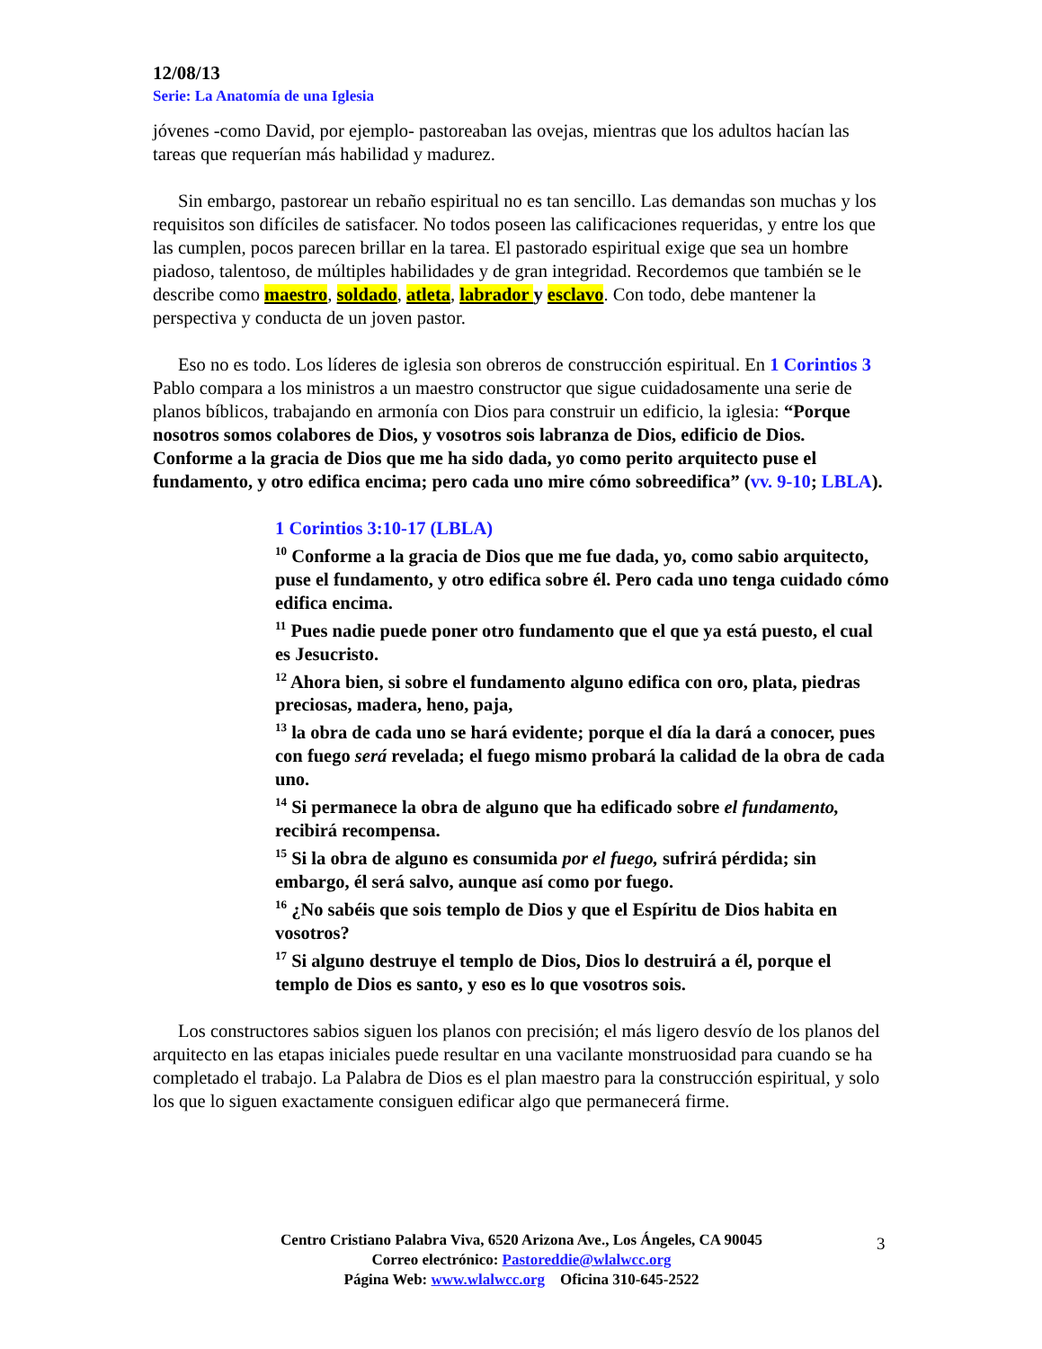12/08/13
Serie: La Anatomía de una Iglesia
jóvenes -como David, por ejemplo- pastoreaban las ovejas, mientras que los adultos hacían las tareas que requerían más habilidad y madurez.
Sin embargo, pastorear un rebaño espiritual no es tan sencillo. Las demandas son muchas y los requisitos son difíciles de satisfacer. No todos poseen las calificaciones requeridas, y entre los que las cumplen, pocos parecen brillar en la tarea. El pastorado espiritual exige que sea un hombre piadoso, talentoso, de múltiples habilidades y de gran integridad. Recordemos que también se le describe como maestro, soldado, atleta, labrador y esclavo. Con todo, debe mantener la perspectiva y conducta de un joven pastor.
Eso no es todo. Los líderes de iglesia son obreros de construcción espiritual. En 1 Corintios 3 Pablo compara a los ministros a un maestro constructor que sigue cuidadosamente una serie de planos bíblicos, trabajando en armonía con Dios para construir un edificio, la iglesia: “Porque nosotros somos colabores de Dios, y vosotros sois labranza de Dios, edificio de Dios. Conforme a la gracia de Dios que me ha sido dada, yo como perito arquitecto puse el fundamento, y otro edifica encima; pero cada uno mire cómo sobreedifica” (vv. 9-10; LBLA).
1 Corintios 3:10-17 (LBLA)
<sup>10</sup> Conforme a la gracia de Dios que me fue dada, yo, como sabio arquitecto, puse el fundamento, y otro edifica sobre él. Pero cada uno tenga cuidado cómo edifica encima.
<sup>11</sup> Pues nadie puede poner otro fundamento que el que ya está puesto, el cual es Jesucristo.
<sup>12</sup> Ahora bien, si sobre el fundamento alguno edifica con oro, plata, piedras preciosas, madera, heno, paja,
<sup>13</sup> la obra de cada uno se hará evidente; porque el día la dará a conocer, pues con fuego será revelada; el fuego mismo probará la calidad de la obra de cada uno.
<sup>14</sup> Si permanece la obra de alguno que ha edificado sobre el fundamento, recibirá recompensa.
<sup>15</sup> Si la obra de alguno es consumida por el fuego, sufrirá pérdida; sin embargo, él será salvo, aunque así como por fuego.
<sup>16</sup> ¿No sabéis que sois templo de Dios y que el Espíritu de Dios habita en vosotros?
<sup>17</sup> Si alguno destruye el templo de Dios, Dios lo destruirá a él, porque el templo de Dios es santo, y eso es lo que vosotros sois.
Los constructores sabios siguen los planos con precisión; el más ligero desvío de los planos del arquitecto en las etapas iniciales puede resultar en una vacilante monstruosidad para cuando se ha completado el trabajo. La Palabra de Dios es el plan maestro para la construcción espiritual, y solo los que lo siguen exactamente consiguen edificar algo que permanecerá firme.
Centro Cristiano Palabra Viva, 6520 Arizona Ave., Los Ángeles, CA 90045
Correo electrónico: Pastoreddie@wlalwcc.org
Página Web: www.wlalwcc.org Oficina 310-645-2522
3